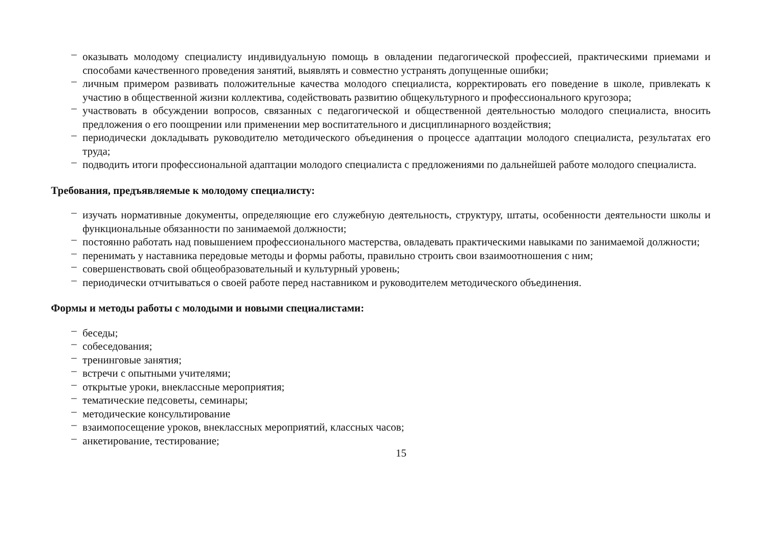– оказывать молодому специалисту индивидуальную помощь в овладении педагогической профессией, практическими приемами и способами качественного проведения занятий, выявлять и совместно устранять допущенные ошибки;
– личным примером развивать положительные качества молодого специалиста, корректировать его поведение в школе, привлекать к участию в общественной жизни коллектива, содействовать развитию общекультурного и профессионального кругозора;
– участвовать в обсуждении вопросов, связанных с педагогической и общественной деятельностью молодого специалиста, вносить предложения о его поощрении или применении мер воспитательного и дисциплинарного воздействия;
– периодически докладывать руководителю методического объединения о процессе адаптации молодого специалиста, результатах его труда;
– подводить итоги профессиональной адаптации молодого специалиста с предложениями по дальнейшей работе молодого специалиста.
Требования, предъявляемые к молодому специалисту:
– изучать нормативные документы, определяющие его служебную деятельность, структуру, штаты, особенности деятельности школы и функциональные обязанности по занимаемой должности;
– постоянно работать над повышением профессионального мастерства, овладевать практическими навыками по занимаемой должности;
– перенимать у наставника передовые методы и формы работы, правильно строить свои взаимоотношения с ним;
– совершенствовать свой общеобразовательный и культурный уровень;
– периодически отчитываться о своей работе перед наставником и руководителем методического объединения.
Формы и методы работы с молодыми и новыми специалистами:
– беседы;
– собеседования;
– тренинговые занятия;
– встречи с опытными учителями;
– открытые уроки, внеклассные мероприятия;
– тематические педсоветы, семинары;
– методические консультирование
– взаимопосещение уроков, внеклассных мероприятий, классных часов;
– анкетирование, тестирование;
15